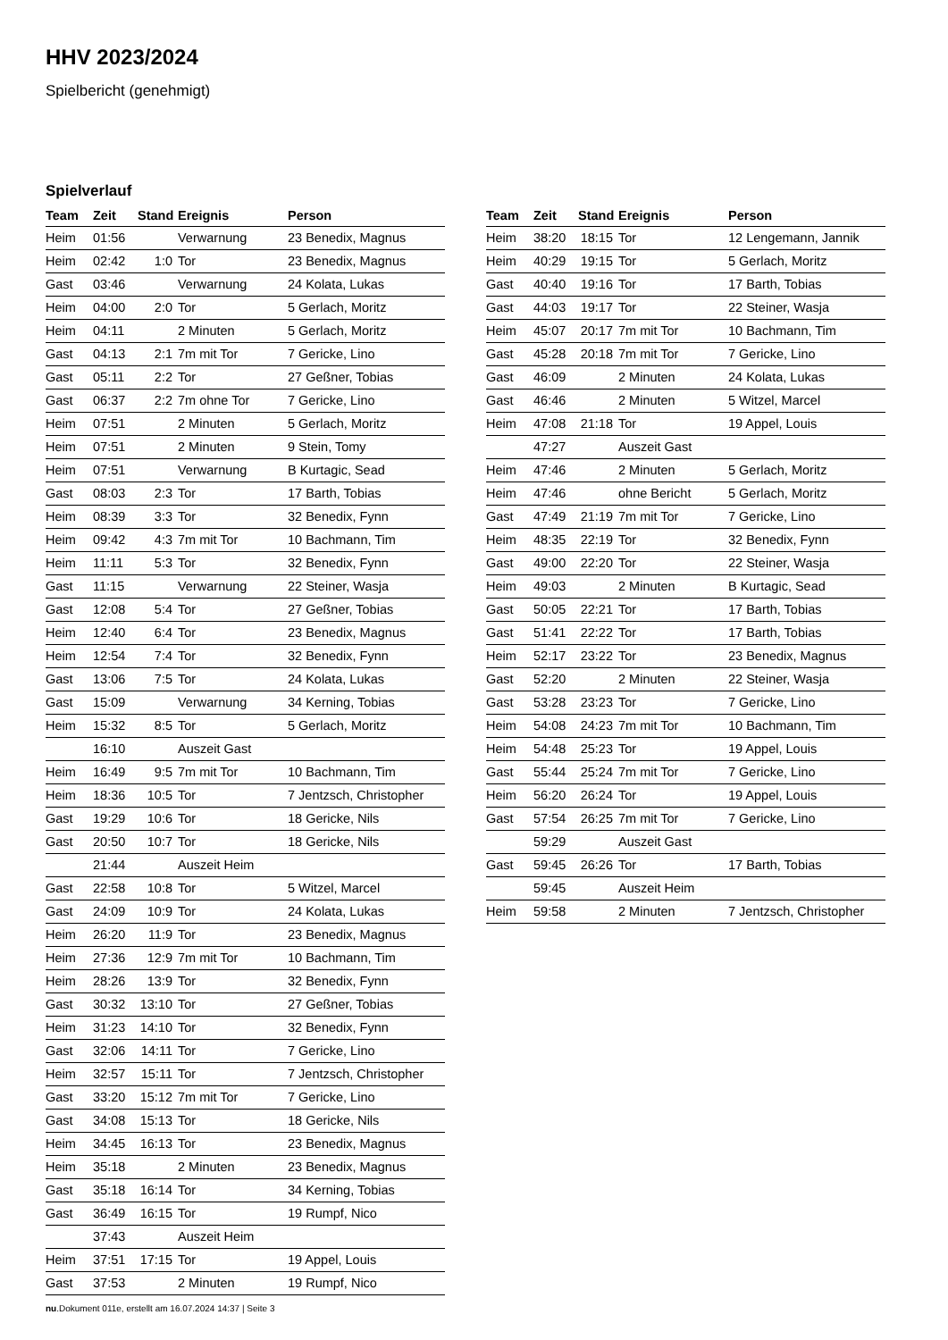HHV 2023/2024
Spielbericht (genehmigt)
Spielverlauf
| Team | Zeit | Stand | Ereignis | Person |
| --- | --- | --- | --- | --- |
| Heim | 01:56 | | Verwarnung | 23 Benedix, Magnus |
| Heim | 02:42 | 1:0 | Tor | 23 Benedix, Magnus |
| Gast | 03:46 | | Verwarnung | 24 Kolata, Lukas |
| Heim | 04:00 | 2:0 | Tor | 5 Gerlach, Moritz |
| Heim | 04:11 | | 2 Minuten | 5 Gerlach, Moritz |
| Gast | 04:13 | 2:1 | 7m mit Tor | 7 Gericke, Lino |
| Gast | 05:11 | 2:2 | Tor | 27 Geßner, Tobias |
| Gast | 06:37 | 2:2 | 7m ohne Tor | 7 Gericke, Lino |
| Heim | 07:51 | | 2 Minuten | 5 Gerlach, Moritz |
| Heim | 07:51 | | 2 Minuten | 9 Stein, Tomy |
| Heim | 07:51 | | Verwarnung | B Kurtagic, Sead |
| Gast | 08:03 | 2:3 | Tor | 17 Barth, Tobias |
| Heim | 08:39 | 3:3 | Tor | 32 Benedix, Fynn |
| Heim | 09:42 | 4:3 | 7m mit Tor | 10 Bachmann, Tim |
| Heim | 11:11 | 5:3 | Tor | 32 Benedix, Fynn |
| Gast | 11:15 | | Verwarnung | 22 Steiner, Wasja |
| Gast | 12:08 | 5:4 | Tor | 27 Geßner, Tobias |
| Heim | 12:40 | 6:4 | Tor | 23 Benedix, Magnus |
| Heim | 12:54 | 7:4 | Tor | 32 Benedix, Fynn |
| Gast | 13:06 | 7:5 | Tor | 24 Kolata, Lukas |
| Gast | 15:09 | | Verwarnung | 34 Kerning, Tobias |
| Heim | 15:32 | 8:5 | Tor | 5 Gerlach, Moritz |
| | 16:10 | | Auszeit Gast | |
| Heim | 16:49 | 9:5 | 7m mit Tor | 10 Bachmann, Tim |
| Heim | 18:36 | 10:5 | Tor | 7 Jentzsch, Christopher |
| Gast | 19:29 | 10:6 | Tor | 18 Gericke, Nils |
| Gast | 20:50 | 10:7 | Tor | 18 Gericke, Nils |
| | 21:44 | | Auszeit Heim | |
| Gast | 22:58 | 10:8 | Tor | 5 Witzel, Marcel |
| Gast | 24:09 | 10:9 | Tor | 24 Kolata, Lukas |
| Heim | 26:20 | 11:9 | Tor | 23 Benedix, Magnus |
| Heim | 27:36 | 12:9 | 7m mit Tor | 10 Bachmann, Tim |
| Heim | 28:26 | 13:9 | Tor | 32 Benedix, Fynn |
| Gast | 30:32 | 13:10 | Tor | 27 Geßner, Tobias |
| Heim | 31:23 | 14:10 | Tor | 32 Benedix, Fynn |
| Gast | 32:06 | 14:11 | Tor | 7 Gericke, Lino |
| Heim | 32:57 | 15:11 | Tor | 7 Jentzsch, Christopher |
| Gast | 33:20 | 15:12 | 7m mit Tor | 7 Gericke, Lino |
| Gast | 34:08 | 15:13 | Tor | 18 Gericke, Nils |
| Heim | 34:45 | 16:13 | Tor | 23 Benedix, Magnus |
| Heim | 35:18 | | 2 Minuten | 23 Benedix, Magnus |
| Gast | 35:18 | 16:14 | Tor | 34 Kerning, Tobias |
| Gast | 36:49 | 16:15 | Tor | 19 Rumpf, Nico |
| | 37:43 | | Auszeit Heim | |
| Heim | 37:51 | 17:15 | Tor | 19 Appel, Louis |
| Gast | 37:53 | | 2 Minuten | 19 Rumpf, Nico |
| Team | Zeit | Stand | Ereignis | Person |
| --- | --- | --- | --- | --- |
| Heim | 38:20 | 18:15 | Tor | 12 Lengemann, Jannik |
| Heim | 40:29 | 19:15 | Tor | 5 Gerlach, Moritz |
| Gast | 40:40 | 19:16 | Tor | 17 Barth, Tobias |
| Gast | 44:03 | 19:17 | Tor | 22 Steiner, Wasja |
| Heim | 45:07 | 20:17 | 7m mit Tor | 10 Bachmann, Tim |
| Gast | 45:28 | 20:18 | 7m mit Tor | 7 Gericke, Lino |
| Gast | 46:09 | | 2 Minuten | 24 Kolata, Lukas |
| Gast | 46:46 | | 2 Minuten | 5 Witzel, Marcel |
| Heim | 47:08 | 21:18 | Tor | 19 Appel, Louis |
| | 47:27 | | Auszeit Gast | |
| Heim | 47:46 | | 2 Minuten | 5 Gerlach, Moritz |
| Heim | 47:46 | | ohne Bericht | 5 Gerlach, Moritz |
| Gast | 47:49 | 21:19 | 7m mit Tor | 7 Gericke, Lino |
| Heim | 48:35 | 22:19 | Tor | 32 Benedix, Fynn |
| Gast | 49:00 | 22:20 | Tor | 22 Steiner, Wasja |
| Heim | 49:03 | | 2 Minuten | B Kurtagic, Sead |
| Gast | 50:05 | 22:21 | Tor | 17 Barth, Tobias |
| Gast | 51:41 | 22:22 | Tor | 17 Barth, Tobias |
| Heim | 52:17 | 23:22 | Tor | 23 Benedix, Magnus |
| Gast | 52:20 | | 2 Minuten | 22 Steiner, Wasja |
| Gast | 53:28 | 23:23 | Tor | 7 Gericke, Lino |
| Heim | 54:08 | 24:23 | 7m mit Tor | 10 Bachmann, Tim |
| Heim | 54:48 | 25:23 | Tor | 19 Appel, Louis |
| Gast | 55:44 | 25:24 | 7m mit Tor | 7 Gericke, Lino |
| Heim | 56:20 | 26:24 | Tor | 19 Appel, Louis |
| Gast | 57:54 | 26:25 | 7m mit Tor | 7 Gericke, Lino |
| | 59:29 | | Auszeit Gast | |
| Gast | 59:45 | 26:26 | Tor | 17 Barth, Tobias |
| | 59:45 | | Auszeit Heim | |
| Heim | 59:58 | | 2 Minuten | 7 Jentzsch, Christopher |
nu.Dokument 011e, erstellt am 16.07.2024 14:37 | Seite 3